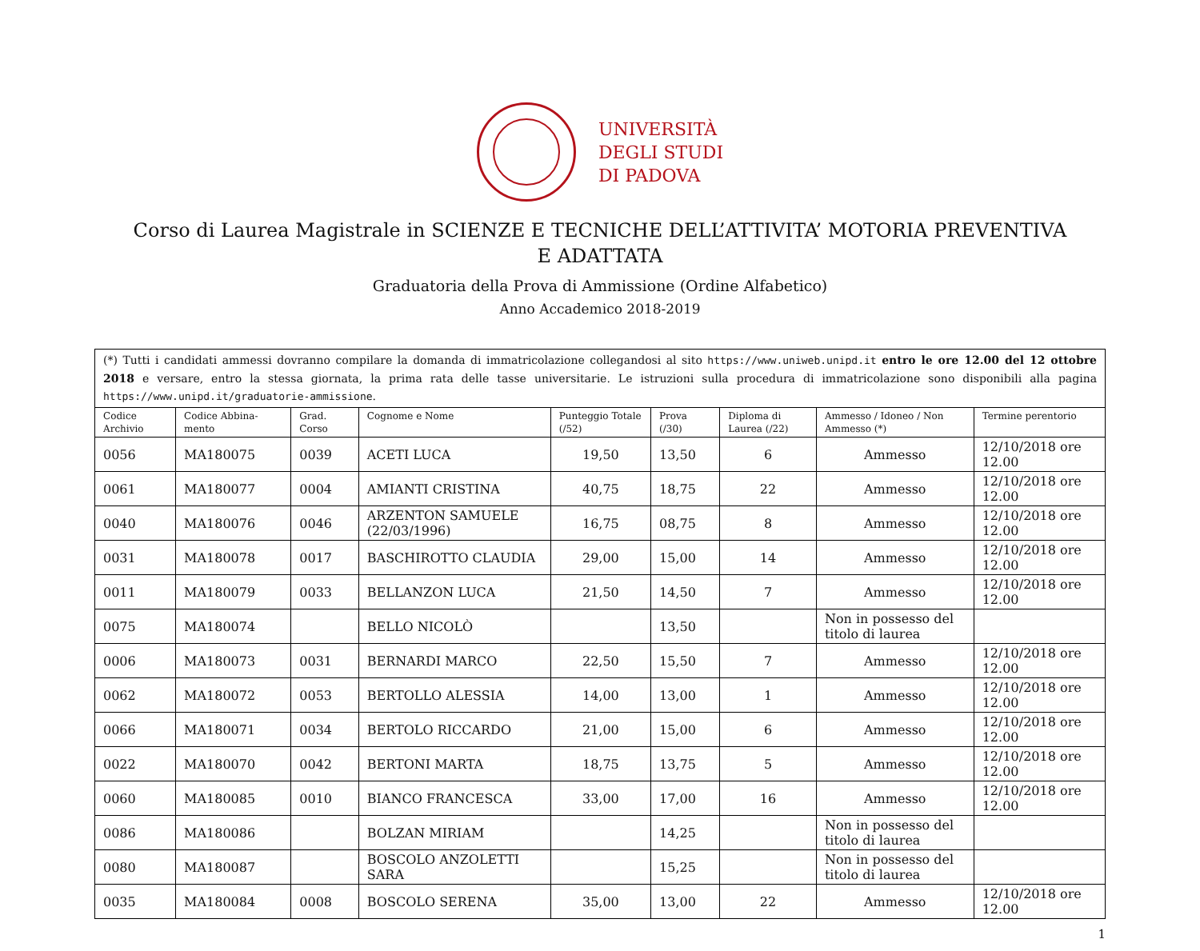UNIVERSITÀ
DEGLI STUDI
DI PADOVA
Corso di Laurea Magistrale in SCIENZE E TECNICHE DELL’ATTIVITA’ MOTORIA PREVENTIVA E ADATTATA
Graduatoria della Prova di Ammissione (Ordine Alfabetico)
Anno Accademico 2018-2019
| (*) Tutti i candidati ammessi dovranno compilare la domanda di immatricolazione collegandosi al sito https://www.uniweb.unipd.it entro le ore 12.00 del 12 ottobre 2018 e versare, entro la stessa giornata, la prima rata delle tasse universitarie. Le istruzioni sulla procedura di immatricolazione sono disponibili alla pagina https://www.unipd.it/graduatorie-ammissione . | | | | | | | | |
| Codice Archivio | Codice Abbina-mento | Grad. Corso | Cognome e Nome | Punteggio Totale (/52) | Prova (/30) | Diploma di Laurea (/22) | Ammesso / Idoneo / Non Ammesso (*) | Termine perentorio |
| 0056 | MA180075 | 0039 | ACETI LUCA | 19,50 | 13,50 | 6 | Ammesso | 12/10/2018 ore 12.00 |
| 0061 | MA180077 | 0004 | AMIANTI CRISTINA | 40,75 | 18,75 | 22 | Ammesso | 12/10/2018 ore 12.00 |
| 0040 | MA180076 | 0046 | ARZENTON SAMUELE (22/03/1996) | 16,75 | 08,75 | 8 | Ammesso | 12/10/2018 ore 12.00 |
| 0031 | MA180078 | 0017 | BASCHIROTTO CLAUDIA | 29,00 | 15,00 | 14 | Ammesso | 12/10/2018 ore 12.00 |
| 0011 | MA180079 | 0033 | BELLANZON LUCA | 21,50 | 14,50 | 7 | Ammesso | 12/10/2018 ore 12.00 |
| 0075 | MA180074 | | BELLO NICOLÒ | | 13,50 | | Non in possesso del titolo di laurea | |
| 0006 | MA180073 | 0031 | BERNARDI MARCO | 22,50 | 15,50 | 7 | Ammesso | 12/10/2018 ore 12.00 |
| 0062 | MA180072 | 0053 | BERTOLLO ALESSIA | 14,00 | 13,00 | 1 | Ammesso | 12/10/2018 ore 12.00 |
| 0066 | MA180071 | 0034 | BERTOLO RICCARDO | 21,00 | 15,00 | 6 | Ammesso | 12/10/2018 ore 12.00 |
| 0022 | MA180070 | 0042 | BERTONI MARTA | 18,75 | 13,75 | 5 | Ammesso | 12/10/2018 ore 12.00 |
| 0060 | MA180085 | 0010 | BIANCO FRANCESCA | 33,00 | 17,00 | 16 | Ammesso | 12/10/2018 ore 12.00 |
| 0086 | MA180086 | | BOLZAN MIRIAM | | 14,25 | | Non in possesso del titolo di laurea | |
| 0080 | MA180087 | | BOSCOLO ANZOLETTI SARA | | 15,25 | | Non in possesso del titolo di laurea | |
| 0035 | MA180084 | 0008 | BOSCOLO SERENA | 35,00 | 13,00 | 22 | Ammesso | 12/10/2018 ore 12.00 |
1